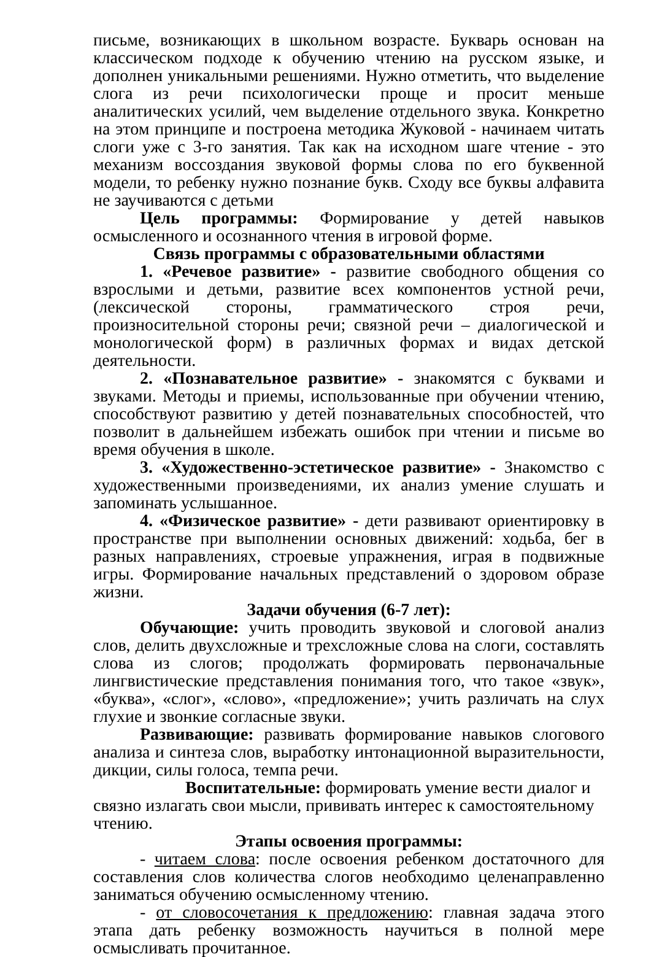письме, возникающих в школьном возрасте. Букварь основан на классическом подходе к обучению чтению на русском языке, и дополнен уникальными решениями. Нужно отметить, что выделение слога из речи психологически проще и просит меньше аналитических усилий, чем выделение отдельного звука. Конкретно на этом принципе и построена методика Жуковой - начинаем читать слоги уже с 3-го занятия. Так как на исходном шаге чтение - это механизм воссоздания звуковой формы слова по его буквенной модели, то ребенку нужно познание букв. Сходу все буквы алфавита не заучиваются с детьми
Цель программы: Формирование у детей навыков осмысленного и осознанного чтения в игровой форме.
Связь программы с образовательными областями
1. «Речевое развитие» - развитие свободного общения со взрослыми и детьми, развитие всех компонентов устной речи, (лексической стороны, грамматического строя речи, произносительной стороны речи; связной речи – диалогической и монологической форм) в различных формах и видах детской деятельности.
2. «Познавательное развитие» - знакомятся с буквами и звуками. Методы и приемы, использованные при обучении чтению, способствуют развитию у детей познавательных способностей, что позволит в дальнейшем избежать ошибок при чтении и письме во время обучения в школе.
3. «Художественно-эстетическое развитие» - Знакомство с художественными произведениями, их анализ умение слушать и запоминать услышанное.
4. «Физическое развитие» - дети развивают ориентировку в пространстве при выполнении основных движений: ходьба, бег в разных направлениях, строевые упражнения, играя в подвижные игры. Формирование начальных представлений о здоровом образе жизни.
Задачи обучения (6-7 лет):
Обучающие: учить проводить звуковой и слоговой анализ слов, делить двухсложные и трехсложные слова на слоги, составлять слова из слогов; продолжать формировать первоначальные лингвистические представления понимания того, что такое «звук», «буква», «слог», «слово», «предложение»; учить различать на слух глухие и звонкие согласные звуки.
Развивающие: развивать формирование навыков слогового анализа и синтеза слов, выработку интонационной выразительности, дикции, силы голоса, темпа речи.
Воспитательные: формировать умение вести диалог и связно излагать свои мысли, прививать интерес к самостоятельному чтению.
Этапы освоения программы:
- читаем слова: после освоения ребенком достаточного для составления слов количества слогов необходимо целенаправленно заниматься обучению осмысленному чтению.
- от словосочетания к предложению: главная задача этого этапа дать ребенку возможность научиться в полной мере осмысливать прочитанное.